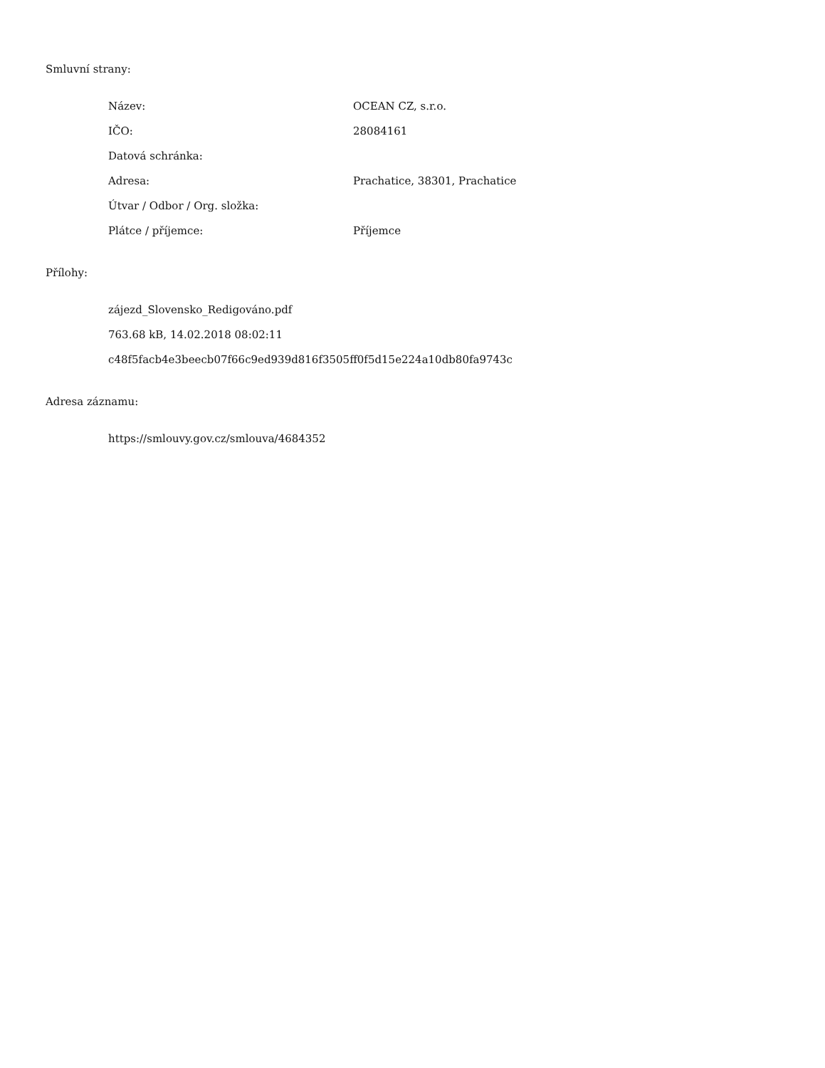Smluvní strany:
| Název: | OCEAN CZ, s.r.o. |
| IČO: | 28084161 |
| Datová schránka: | |
| Adresa: | Prachatice, 38301, Prachatice |
| Útvar / Odbor / Org. složka: | |
| Plátce / příjemce: | Příjemce |
Přílohy:
zájezd_Slovensko_Redigováno.pdf
763.68 kB, 14.02.2018 08:02:11
c48f5facb4e3beecb07f66c9ed939d816f3505ff0f5d15e224a10db80fa9743c
Adresa záznamu:
https://smlouvy.gov.cz/smlouva/4684352